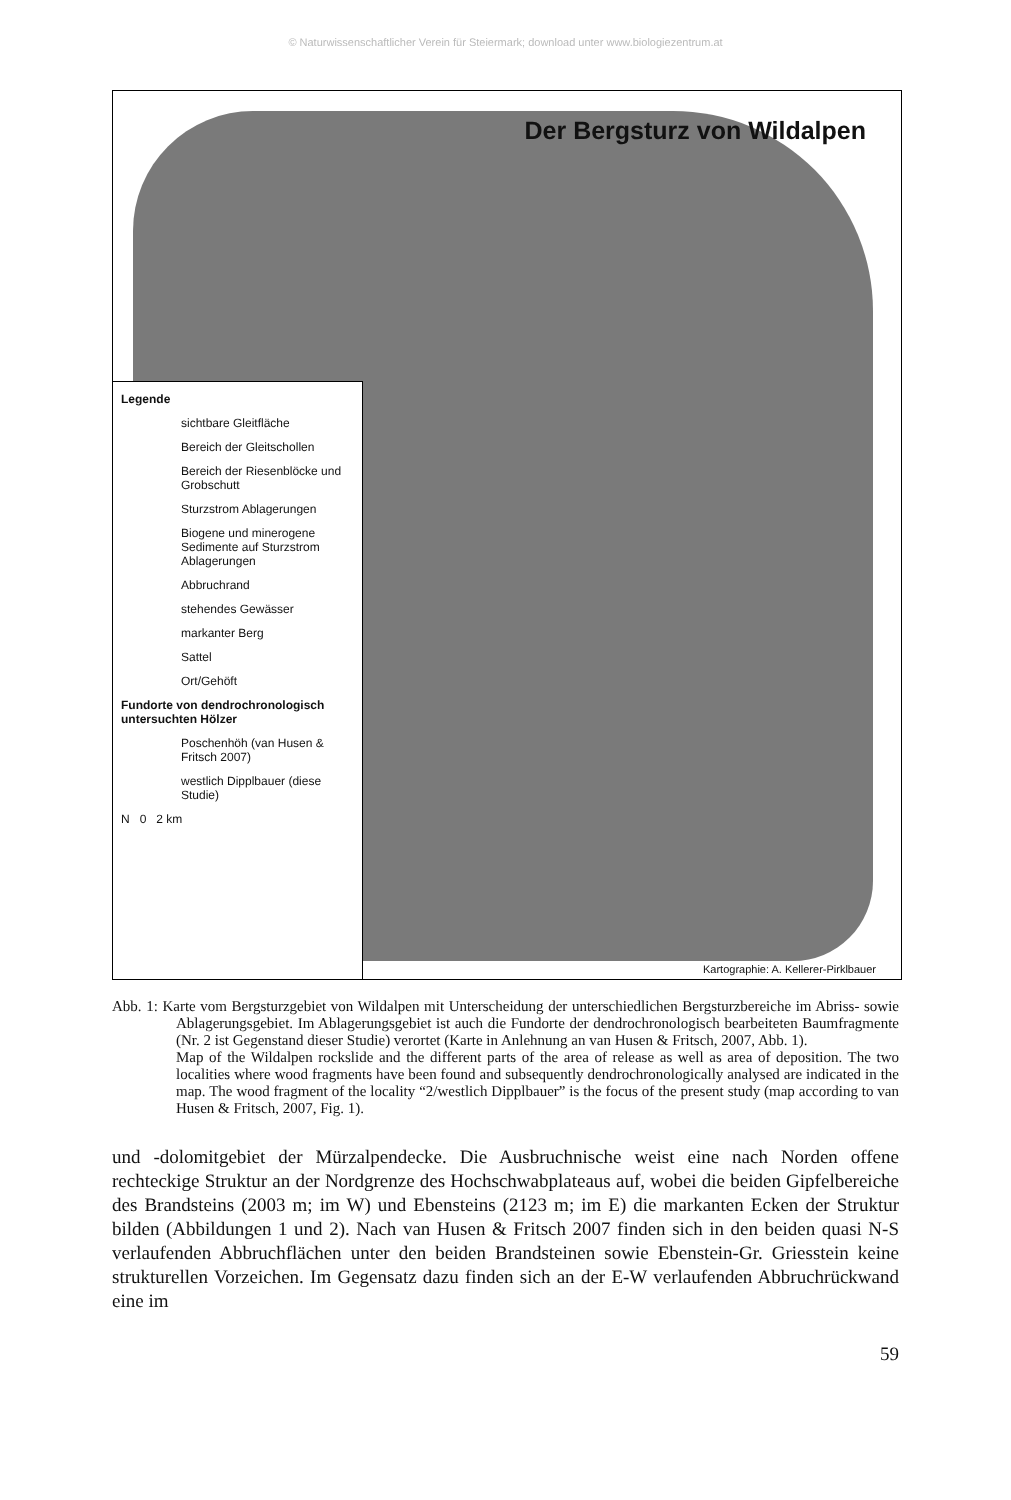© Naturwissenschaftlicher Verein für Steiermark; download unter www.biologiezentrum.at
Der Bergsturz von Wildalpen
Legende
sichtbare Gleitfläche
Bereich der Gleitschollen
Bereich der Riesenblöcke und Grobschutt
Sturzstrom Ablagerungen
Biogene und minerogene Sedimente auf Sturzstrom Ablagerungen
Abbruchrand
stehendes Gewässer
markanter Berg
Sattel
Ort/Gehöft
Fundorte von dendrochronologisch untersuchten Hölzer
Poschenhöh (van Husen & Fritsch 2007)
westlich Dipplbauer (diese Studie)
N 0 2 km
Kartographie: A. Kellerer-Pirklbauer
Abb. 1: Karte vom Bergsturzgebiet von Wildalpen mit Unterscheidung der unterschiedlichen Bergsturzbereiche im Abriss- sowie Ablagerungsgebiet. Im Ablagerungsgebiet ist auch die Fundorte der dendrochronologisch bearbeiteten Baumfragmente (Nr. 2 ist Gegenstand dieser Studie) verortet (Karte in Anlehnung an van Husen & Fritsch, 2007, Abb. 1).
Map of the Wildalpen rockslide and the different parts of the area of release as well as area of deposition. The two localities where wood fragments have been found and subsequently dendrochronologically analysed are indicated in the map. The wood fragment of the locality “2/westlich Dipplbauer” is the focus of the present study (map according to van Husen & Fritsch, 2007, Fig. 1).
und -dolomitgebiet der Mürzalpendecke. Die Ausbruchnische weist eine nach Norden offene rechteckige Struktur an der Nordgrenze des Hochschwabplateaus auf, wobei die beiden Gipfelbereiche des Brandsteins (2003 m; im W) und Ebensteins (2123 m; im E) die markanten Ecken der Struktur bilden (Abbildungen 1 und 2). Nach van Husen & Fritsch 2007 finden sich in den beiden quasi N-S verlaufenden Abbruchflächen unter den beiden Brandsteinen sowie Ebenstein-Gr. Griesstein keine strukturellen Vorzeichen. Im Gegensatz dazu finden sich an der E-W verlaufenden Abbruchrückwand eine im
59